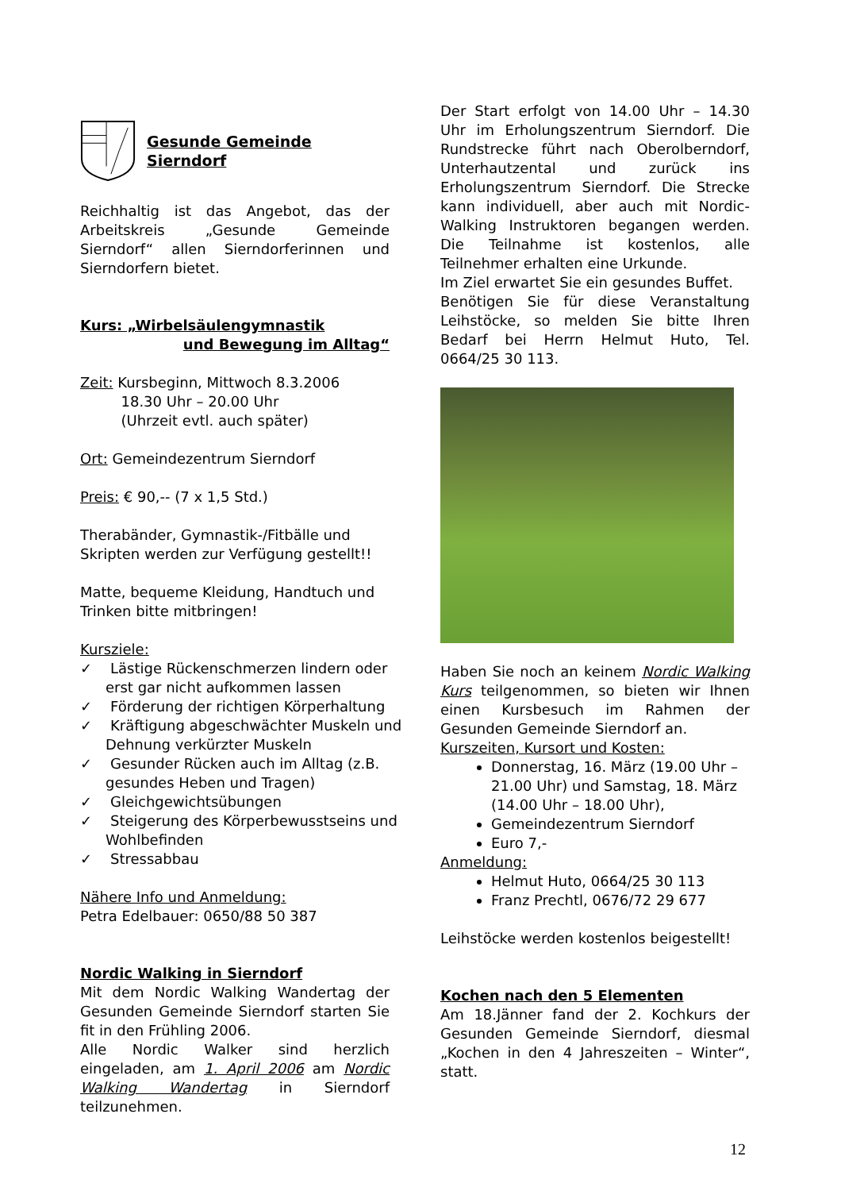Gesunde Gemeinde Sierndorf
Reichhaltig ist das Angebot, das der Arbeitskreis „Gesunde Gemeinde Sierndorf“ allen Sierndorferinnen und Sierndorfern bietet.
Kurs: „Wirbelsäulengymnastik
und Bewegung im Alltag“
Zeit: Kursbeginn, Mittwoch 8.3.2006
18.30 Uhr – 20.00 Uhr
(Uhrzeit evtl. auch später)
Ort: Gemeindezentrum Sierndorf
Preis: € 90,-- (7 x 1,5 Std.)
Therabänder, Gymnastik-/Fitbälle und Skripten werden zur Verfügung gestellt!!
Matte, bequeme Kleidung, Handtuch und Trinken bitte mitbringen!
Kursziele:
✓ Lästige Rückenschmerzen lindern oder erst gar nicht aufkommen lassen
✓ Förderung der richtigen Körperhaltung
✓ Kräftigung abgeschwächter Muskeln und Dehnung verkürzter Muskeln
✓ Gesunder Rücken auch im Alltag (z.B. gesundes Heben und Tragen)
✓ Gleichgewichtsübungen
✓ Steigerung des Körperbewusstseins und Wohlbefinden
✓ Stressabbau
Nähere Info und Anmeldung:
Petra Edelbauer: 0650/88 50 387
Nordic Walking in Sierndorf
Mit dem Nordic Walking Wandertag der Gesunden Gemeinde Sierndorf starten Sie fit in den Frühling 2006.
Alle Nordic Walker sind herzlich eingeladen, am 1. April 2006 am Nordic Walking Wandertag in Sierndorf teilzunehmen.
Der Start erfolgt von 14.00 Uhr – 14.30 Uhr im Erholungszentrum Sierndorf. Die Rundstrecke führt nach Oberolberndorf, Unterhautzental und zurück ins Erholungszentrum Sierndorf. Die Strecke kann individuell, aber auch mit Nordic-Walking Instruktoren begangen werden. Die Teilnahme ist kostenlos, alle Teilnehmer erhalten eine Urkunde.
Im Ziel erwartet Sie ein gesundes Buffet.
Benötigen Sie für diese Veranstaltung Leihstöcke, so melden Sie bitte Ihren Bedarf bei Herrn Helmut Huto, Tel. 0664/25 30 113.
Haben Sie noch an keinem Nordic Walking Kurs teilgenommen, so bieten wir Ihnen einen Kursbesuch im Rahmen der Gesunden Gemeinde Sierndorf an.
Kurszeiten, Kursort und Kosten:
Donnerstag, 16. März (19.00 Uhr – 21.00 Uhr) und Samstag, 18. März (14.00 Uhr – 18.00 Uhr),
Gemeindezentrum Sierndorf
Euro 7,-
Anmeldung:
Helmut Huto, 0664/25 30 113
Franz Prechtl, 0676/72 29 677
Leihstöcke werden kostenlos beigestellt!
Kochen nach den 5 Elementen
Am 18.Jänner fand der 2. Kochkurs der Gesunden Gemeinde Sierndorf, diesmal „Kochen in den 4 Jahreszeiten – Winter“, statt.
12